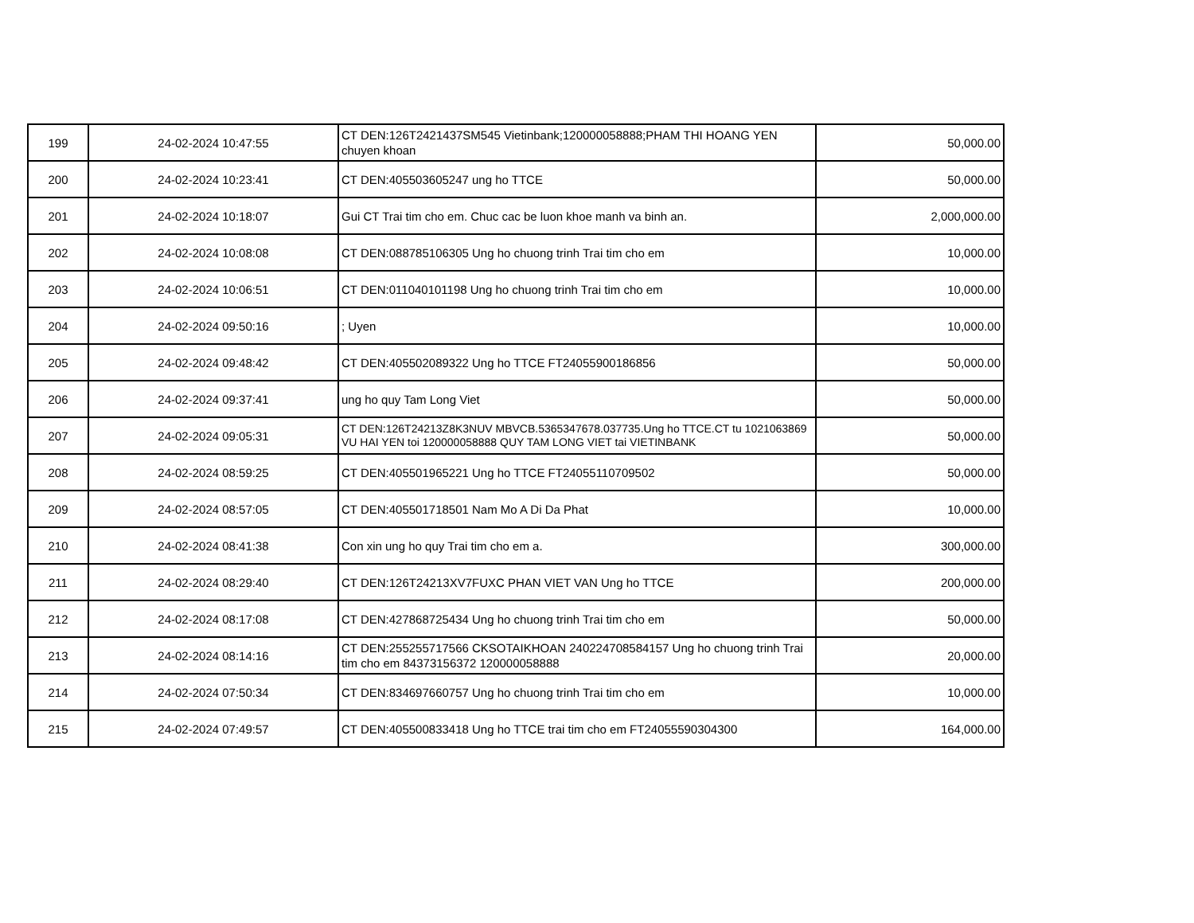| 199 | 24-02-2024 10:47:55 | CT DEN:126T2421437SM545 Vietinbank;120000058888;PHAM THI HOANG YEN chuyen khoan | 50,000.00 |
| 200 | 24-02-2024 10:23:41 | CT DEN:405503605247 ung ho TTCE | 50,000.00 |
| 201 | 24-02-2024 10:18:07 | Gui CT Trai tim cho em. Chuc cac be luon khoe manh va binh an. | 2,000,000.00 |
| 202 | 24-02-2024 10:08:08 | CT DEN:088785106305 Ung ho chuong trinh Trai tim cho em | 10,000.00 |
| 203 | 24-02-2024 10:06:51 | CT DEN:011040101198 Ung ho chuong trinh Trai tim cho em | 10,000.00 |
| 204 | 24-02-2024 09:50:16 | ; Uyen | 10,000.00 |
| 205 | 24-02-2024 09:48:42 | CT DEN:405502089322 Ung ho TTCE FT24055900186856 | 50,000.00 |
| 206 | 24-02-2024 09:37:41 | ung ho quy Tam Long Viet | 50,000.00 |
| 207 | 24-02-2024 09:05:31 | CT DEN:126T24213Z8K3NUV MBVCB.5365347678.037735.Ung ho TTCE.CT tu 1021063869 VU HAI YEN toi 120000058888 QUY TAM LONG VIET tai VIETINBANK | 50,000.00 |
| 208 | 24-02-2024 08:59:25 | CT DEN:405501965221 Ung ho TTCE FT24055110709502 | 50,000.00 |
| 209 | 24-02-2024 08:57:05 | CT DEN:405501718501 Nam Mo A Di Da Phat | 10,000.00 |
| 210 | 24-02-2024 08:41:38 | Con xin ung ho quy Trai tim cho em a. | 300,000.00 |
| 211 | 24-02-2024 08:29:40 | CT DEN:126T24213XV7FUXC PHAN VIET VAN Ung ho TTCE | 200,000.00 |
| 212 | 24-02-2024 08:17:08 | CT DEN:427868725434 Ung ho chuong trinh Trai tim cho em | 50,000.00 |
| 213 | 24-02-2024 08:14:16 | CT DEN:255255717566 CKSOTAIKHOAN 240224708584157 Ung ho chuong trinh Trai tim cho em 84373156372 120000058888 | 20,000.00 |
| 214 | 24-02-2024 07:50:34 | CT DEN:834697660757 Ung ho chuong trinh Trai tim cho em | 10,000.00 |
| 215 | 24-02-2024 07:49:57 | CT DEN:405500833418 Ung ho TTCE trai tim cho em FT24055590304300 | 164,000.00 |